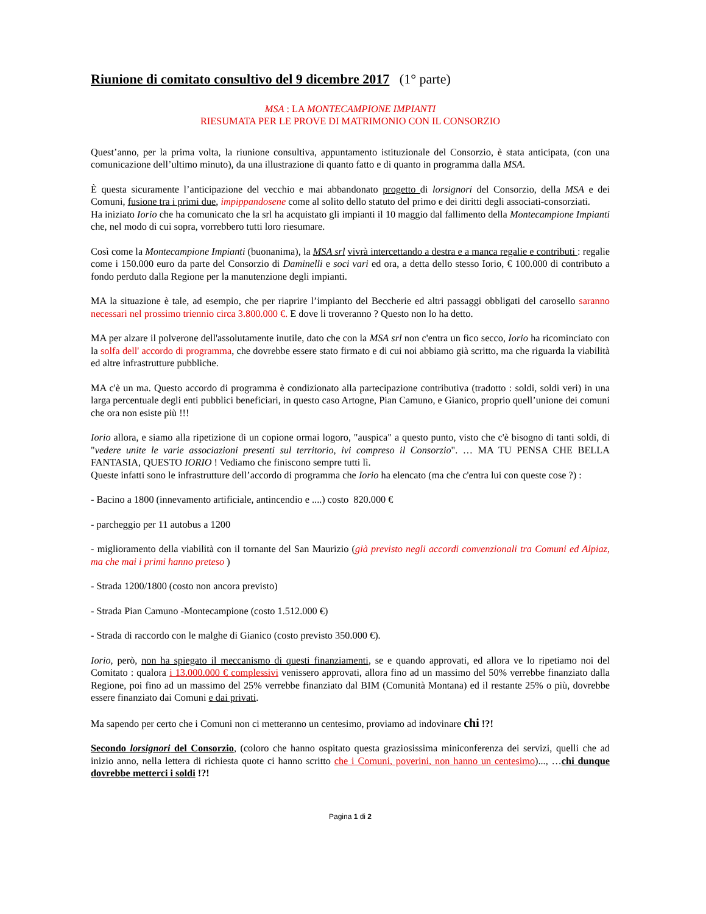Riunione di comitato consultivo del 9 dicembre 2017 (1° parte)
MSA : LA MONTECAMPIONE IMPIANTI
RIESUMATA PER LE PROVE DI MATRIMONIO CON IL CONSORZIO
Quest’anno, per la prima volta, la riunione consultiva, appuntamento istituzionale del Consorzio, è stata anticipata, (con una comunicazione dell’ultimo minuto), da una illustrazione di quanto fatto e di quanto in programma dalla MSA.
È questa sicuramente l’anticipazione del vecchio e mai abbandonato progetto di lorsignori del Consorzio, della MSA e dei Comuni, fusione tra i primi due, impippandosene come al solito dello statuto del primo e dei diritti degli associati-consorziati.
Ha iniziato Iorio che ha comunicato che la srl ha acquistato gli impianti il 10 maggio dal fallimento della Montecampione Impianti che, nel modo di cui sopra, vorrebbero tutti loro riesumare.
Così come la Montecampione Impianti (buonanima), la MSA srl vivrà intercettando a destra e a manca regalie e contributi : regalie come i 150.000 euro da parte del Consorzio di Daminelli e soci vari ed ora, a detta dello stesso Iorio, € 100.000 di contributo a fondo perduto dalla Regione per la manutenzione degli impianti.
MA la situazione è tale, ad esempio, che per riaprire l’impianto del Beccherie ed altri passaggi obbligati del carosello saranno necessari nel prossimo triennio circa 3.800.000 €. E dove li troveranno ? Questo non lo ha detto.
MA per alzare il polverone dell'assolutamente inutile, dato che con la MSA srl non c'entra un fico secco, Iorio ha ricominciato con la solfa dell' accordo di programma, che dovrebbe essere stato firmato e di cui noi abbiamo già scritto, ma che riguarda la viabilità ed altre infrastrutture pubbliche.
MA c'è un ma. Questo accordo di programma è condizionato alla partecipazione contributiva (tradotto : soldi, soldi veri) in una larga percentuale degli enti pubblici beneficiari, in questo caso Artogne, Pian Camuno, e Gianico, proprio quell’unione dei comuni che ora non esiste più !!!
Iorio allora, e siamo alla ripetizione di un copione ormai logoro, "auspica" a questo punto, visto che c'è bisogno di tanti soldi, di "vedere unite le varie associazioni presenti sul territorio, ivi compreso il Consorzio". … MA TU PENSA CHE BELLA FANTASIA, QUESTO IORIO ! Vediamo che finiscono sempre tutti lì.
Queste infatti sono le infrastrutture dell’accordo di programma che Iorio ha elencato (ma che c'entra lui con queste cose ?) :
- Bacino a 1800 (innevamento artificiale, antincendio e ....) costo 820.000 €
- parcheggio per 11 autobus a 1200
- miglioramento della viabilità con il tornante del San Maurizio (già previsto negli accordi convenzionali tra Comuni ed Alpiaz, ma che mai i primi hanno preteso )
- Strada 1200/1800 (costo non ancora previsto)
- Strada Pian Camuno -Montecampione (costo 1.512.000 €)
- Strada di raccordo con le malghe di Gianico (costo previsto 350.000 €).
Iorio, però, non ha spiegato il meccanismo di questi finanziamenti, se e quando approvati, ed allora ve lo ripetiamo noi del Comitato : qualora i 13.000.000 € complessivi venissero approvati, allora fino ad un massimo del 50% verrebbe finanziato dalla Regione, poi fino ad un massimo del 25% verrebbe finanziato dal BIM (Comunità Montana) ed il restante 25% o più, dovrebbe essere finanziato dai Comuni e dai privati.
Ma sapendo per certo che i Comuni non ci metteranno un centesimo, proviamo ad indovinare chi !?!
Secondo lorsignori del Consorzio, (coloro che hanno ospitato questa graziosissima miniconferenza dei servizi, quelli che ad inizio anno, nella lettera di richiesta quote ci hanno scritto che i Comuni, poverini, non hanno un centesimo)..., …chi dunque dovrebbe metterci i soldi !?!
Pagina 1 di 2